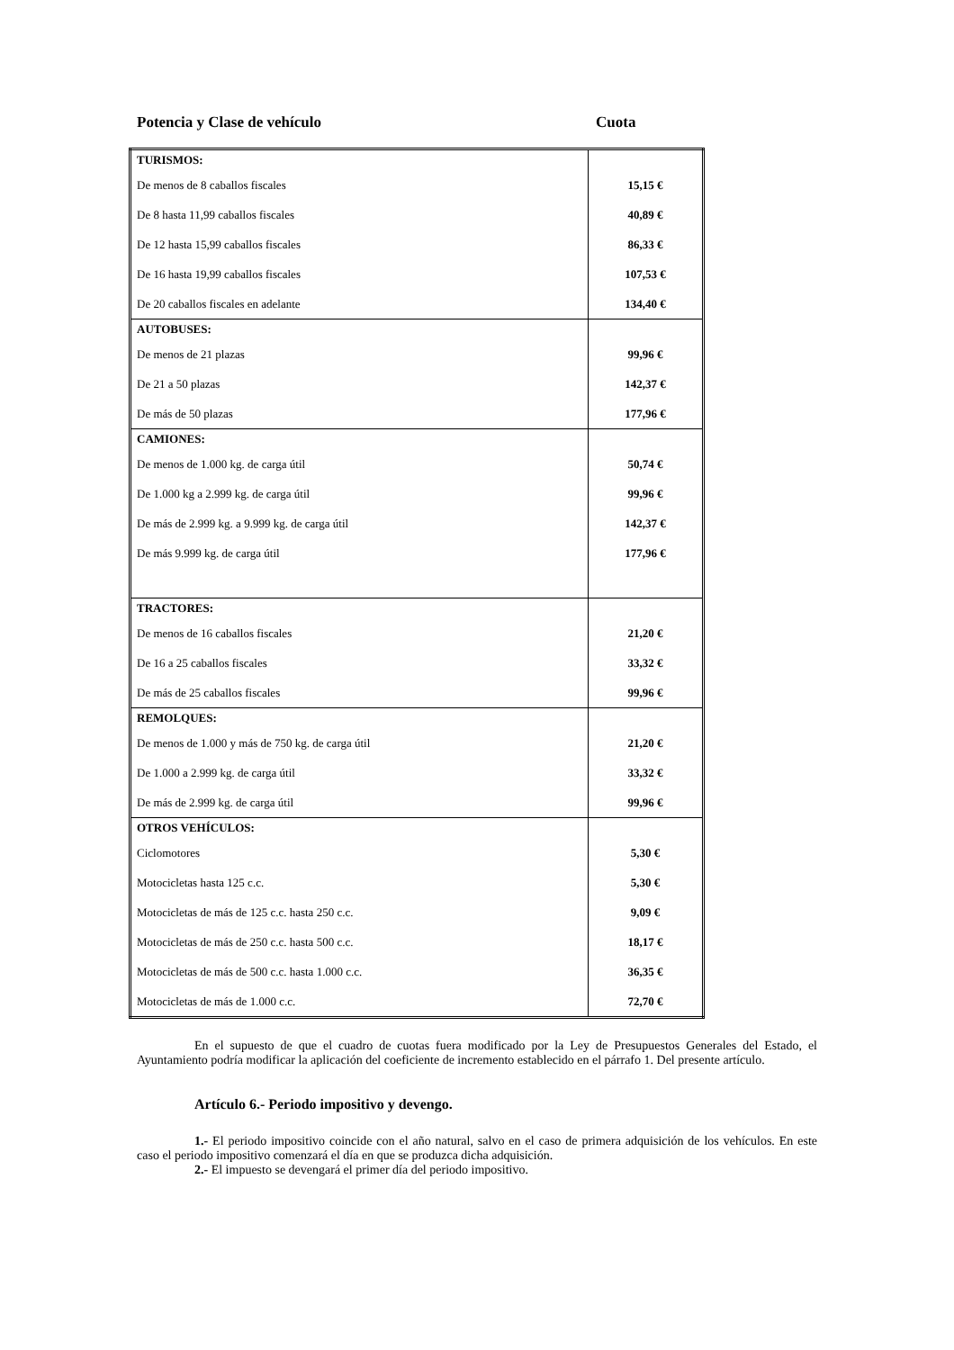Potencia y Clase de vehículo Cuota
| TURISMOS: | |
| De menos de 8 caballos fiscales | 15,15 € |
| De 8 hasta 11,99 caballos fiscales | 40,89 € |
| De 12 hasta 15,99 caballos fiscales | 86,33 € |
| De 16 hasta 19,99 caballos fiscales | 107,53 € |
| De 20 caballos fiscales en adelante | 134,40 € |
| AUTOBUSES: | |
| De menos de 21 plazas | 99,96 € |
| De 21 a 50 plazas | 142,37 € |
| De más de 50 plazas | 177,96 € |
| CAMIONES: | |
| De menos de 1.000 kg. de carga útil | 50,74 € |
| De 1.000 kg a 2.999 kg. de carga útil | 99,96 € |
| De más de 2.999 kg. a 9.999 kg. de carga útil | 142,37 € |
| De más 9.999 kg. de carga útil | 177,96 € |
| TRACTORES: | |
| De menos de 16 caballos fiscales | 21,20 € |
| De 16 a 25 caballos fiscales | 33,32 € |
| De más de 25 caballos fiscales | 99,96 € |
| REMOLQUES: | |
| De menos de 1.000 y más de 750 kg. de carga útil | 21,20 € |
| De 1.000 a 2.999 kg. de carga útil | 33,32 € |
| De más de 2.999 kg. de carga útil | 99,96 € |
| OTROS VEHÍCULOS: | |
| Ciclomotores | 5,30 € |
| Motocicletas hasta 125 c.c. | 5,30 € |
| Motocicletas de más de 125 c.c. hasta 250 c.c. | 9,09 € |
| Motocicletas de más de 250 c.c. hasta 500 c.c. | 18,17 € |
| Motocicletas de más de 500 c.c. hasta 1.000 c.c. | 36,35 € |
| Motocicletas de más de 1.000 c.c. | 72,70 € |
En el supuesto de que el cuadro de cuotas fuera modificado por la Ley de Presupuestos Generales del Estado, el Ayuntamiento podría modificar la aplicación del coeficiente de incremento establecido en el párrafo 1. Del presente artículo.
Artículo 6.- Periodo impositivo y devengo.
1.- El periodo impositivo coincide con el año natural, salvo en el caso de primera adquisición de los vehículos. En este caso el periodo impositivo comenzará el día en que se produzca dicha adquisición.
2.- El impuesto se devengará el primer día del periodo impositivo.